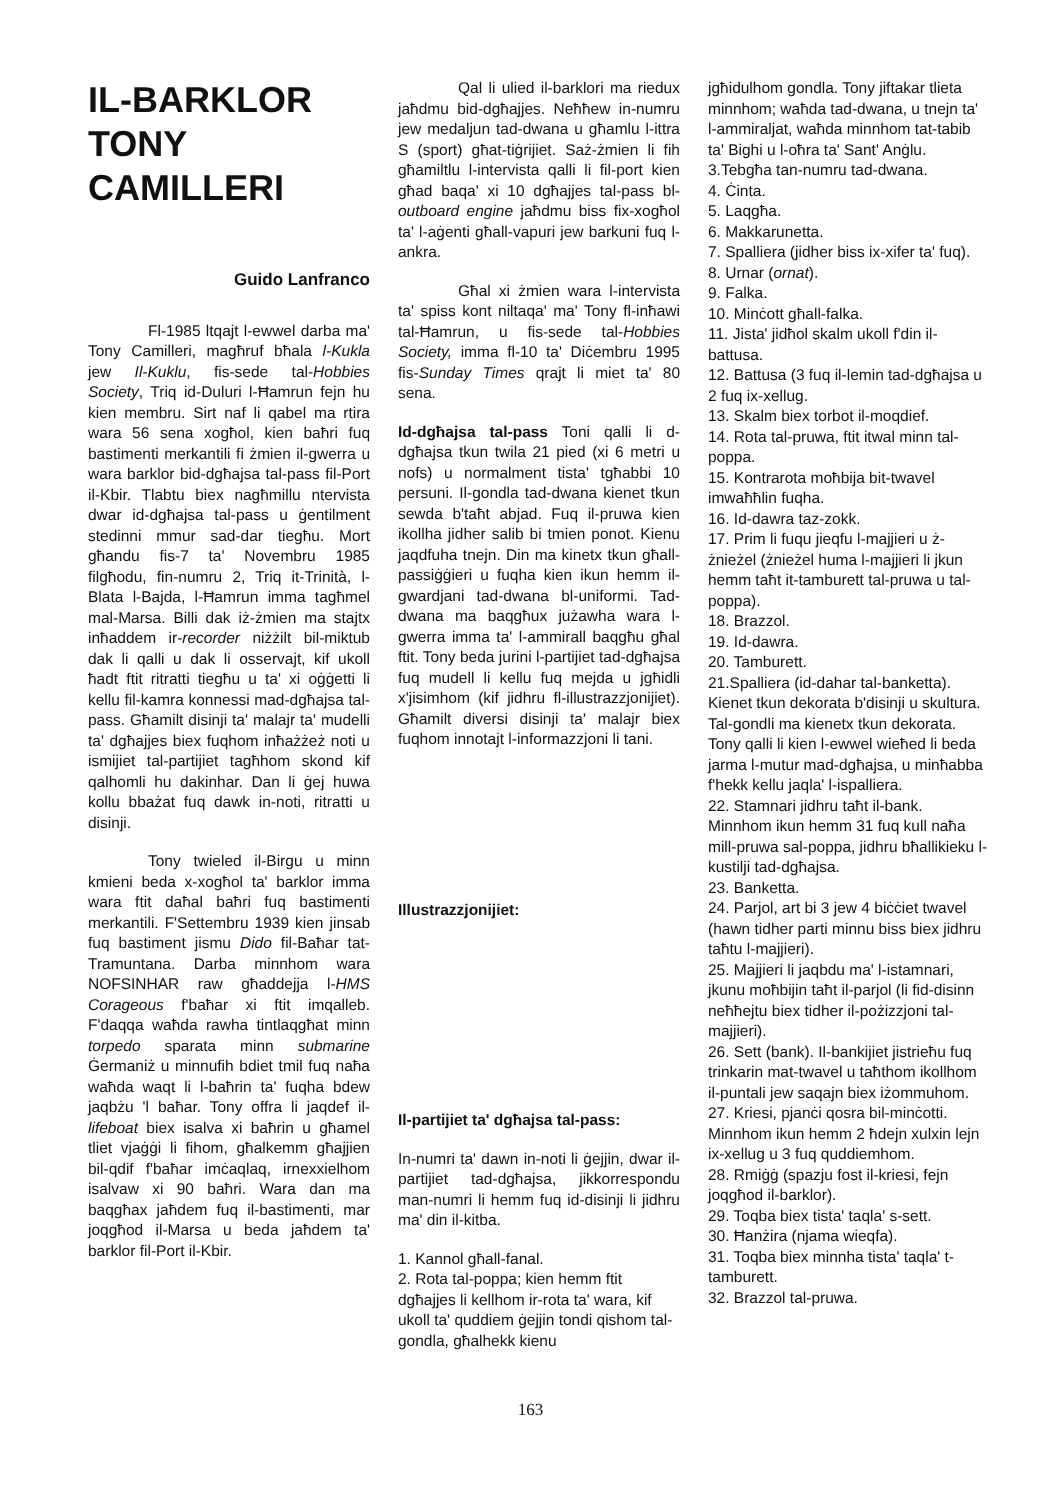IL-BARKLOR
TONY
CAMILLERI
Guido Lanfranco
Fl-1985 ltqajt l-ewwel darba ma' Tony Camilleri, magħruf bħala l-Kukla jew Il-Kuklu, fis-sede tal-Hobbies Society, Triq id-Duluri l-Ħamrun fejn hu kien membru. Sirt naf li qabel ma rtira wara 56 sena xogħol, kien baħri fuq bastimenti merkantili fi żmien il-gwerra u wara barklor bid-dgħajsa tal-pass fil-Port il-Kbir. Tlabtu biex nagħmillu ntervista dwar id-dgħajsa tal-pass u ġentilment stedinni mmur sad-dar tiegħu. Mort għandu fis-7 ta' Novembru 1985 filgħodu, fin-numru 2, Triq it-Trinità, l-Blata l-Bajda, l-Ħamrun imma tagħmel mal-Marsa. Billi dak iż-żmien ma stajtx inħaddem ir-recorder niżżilt bil-miktub dak li qalli u dak li osservajt, kif ukoll ħadt ftit ritratti tiegħu u ta' xi oġġetti li kellu fil-kamra konnessi mad-dgħajsa tal-pass. Għamilt disinji ta' malajr ta' mudelli ta' dgħajjes biex fuqhom inħażżeż noti u ismijiet tal-partijiet tagħhom skond kif qalhomli hu dakinhar. Dan li ġej huwa kollu bbażat fuq dawk in-noti, ritratti u disinji.
Tony twieled il-Birgu u minn kmieni beda x-xogħol ta' barklor imma wara ftit daħal baħri fuq bastimenti merkantili. F'Settembru 1939 kien jinsab fuq bastiment jismu Dido fil-Baħar tat-Tramuntana. Darba minnhom wara NOFSINHAR raw għaddejja l-HMS Corageous f'baħar xi ftit imqalleb. F'daqqa waħda rawha tintlaqgħat minn torpedo sparata minn submarine Ġermaniż u minnufih bdiet tmil fuq naħa waħda waqt li l-baħrin ta' fuqha bdew jaqbżu 'l baħar. Tony offra li jaqdef il-lifeboat biex isalva xi baħrin u għamel tliet vjaġġi li fihom, għalkemm għajjien bil-qdif f'baħar imċaqlaq, irnexxielhom isalvaw xi 90 baħri. Wara dan ma baqgħax jaħdem fuq il-bastimenti, mar joqgħod il-Marsa u beda jaħdem ta' barklor fil-Port il-Kbir.
Qal li ulied il-barklori ma riedux jaħdmu bid-dgħajjes. Neħħew in-numru jew medaljun tad-dwana u għamlu l-ittra S (sport) għat-tiġrijiet. Saż-żmien li fih għamiltlu l-intervista qalli li fil-port kien għad baqa' xi 10 dgħajjes tal-pass bl-outboard engine jaħdmu biss fix-xogħol ta' l-aġenti għall-vapuri jew barkuni fuq l-ankra.
Għal xi żmien wara l-intervista ta' spiss kont niltaqa' ma' Tony fl-inħawi tal-Ħamrun, u fis-sede tal-Hobbies Society, imma fl-10 ta' Diċembru 1995 fis-Sunday Times qrajt li miet ta' 80 sena.
Id-dgħajsa tal-pass Toni qalli li d-dgħajsa tkun twila 21 pied (xi 6 metri u nofs) u normalment tista' tgħabbi 10 persuni. Il-gondla tad-dwana kienet tkun sewda b'taħt abjad. Fuq il-pruwa kien ikollha jidher salib bi tmien ponot. Kienu jaqdfuha tnejn. Din ma kinetx tkun għall-passiġġieri u fuqha kien ikun hemm il-gwardjani tad-dwana bl-uniformi. Tad-dwana ma baqgħux jużawha wara l-gwerra imma ta' l-ammirall baqgħu għal ftit. Tony beda jurini l-partijiet tad-dgħajsa fuq mudell li kellu fuq mejda u jgħidli x'jisimhom (kif jidhru fl-illustrazzjonijiet). Għamilt diversi disinji ta' malajr biex fuqhom innotajt l-informazzjoni li tani.
Illustrazzjonijiet:
Il-partijiet ta' dgħajsa tal-pass:
In-numri ta' dawn in-noti li ġejjin, dwar il-partijiet tad-dgħajsa, jikkorrespondu man-numri li hemm fuq id-disinji li jidhru ma' din il-kitba.
1. Kannol għall-fanal.
2. Rota tal-poppa; kien hemm ftit dgħajjes li kellhom ir-rota ta' wara, kif ukoll ta' quddiem ġejjin tondi qishom tal-gondla, għalhekk kienu
jgħidulhom gondla. Tony jiftakar tlieta minnhom; waħda tad-dwana, u tnejn ta' l-ammiraljat, waħda minnhom tat-tabib ta' Bighi u l-oħra ta' Sant' Anġlu.
3.Tebgħa tan-numru tad-dwana.
4. Ċinta.
5. Laqgħa.
6. Makkarunetta.
7. Spalliera (jidher biss ix-xifer ta' fuq).
8. Urnar (ornat).
9. Falka.
10. Minċott għall-falka.
11. Jista' jidħol skalm ukoll f'din il-battusa.
12. Battusa (3 fuq il-lemin tad-dgħajsa u 2 fuq ix-xellug.
13. Skalm biex torbot il-moqdief.
14. Rota tal-pruwa, ftit itwal minn tal-poppa.
15. Kontrarota moħbija bit-twavel imwaħħlin fuqha.
16. Id-dawra taz-zokk.
17. Prim li fuqu jieqfu l-majjieri u ż-żnieżel (żnieżel huma l-majjieri li jkun hemm taħt it-tamburett tal-pruwa u tal-poppa).
18. Brazzol.
19. Id-dawra.
20. Tamburett.
21.Spalliera (id-dahar tal-banketta). Kienet tkun dekorata b'disinji u skultura. Tal-gondli ma kienetx tkun dekorata. Tony qalli li kien l-ewwel wieħed li beda jarma l-mutur mad-dgħajsa, u minħabba f'hekk kellu jaqla' l-ispalliera.
22. Stamnari jidhru taħt il-bank. Minnhom ikun hemm 31 fuq kull naħa mill-pruwa sal-poppa, jidhru bħallikieku l-kustilji tad-dgħajsa.
23. Banketta.
24. Parjol, art bi 3 jew 4 biċċiet twavel (hawn tidher parti minnu biss biex jidhru taħtu l-majjieri).
25. Majjieri li jaqbdu ma' l-istamnari, jkunu moħbijin taħt il-parjol (li fid-disinn neħħejtu biex tidher il-pożizzjoni tal-majjieri).
26. Sett (bank). Il-bankijiet jistrieħu fuq trinkarin mat-twavel u taħthom ikollhom il-puntali jew saqajn biex iżommuhom.
27. Kriesi, pjanċi qosra bil-minċotti. Minnhom ikun hemm 2 ħdejn xulxin lejn ix-xellug u 3 fuq quddiemhom.
28. Rmiġġ (spazju fost il-kriesi, fejn joqgħod il-barklor).
29. Toqba biex tista' taqla' s-sett.
30. Ħanżira (njama wieqfa).
31. Toqba biex minnha tista' taqla' t-tamburett.
32. Brazzol tal-pruwa.
163